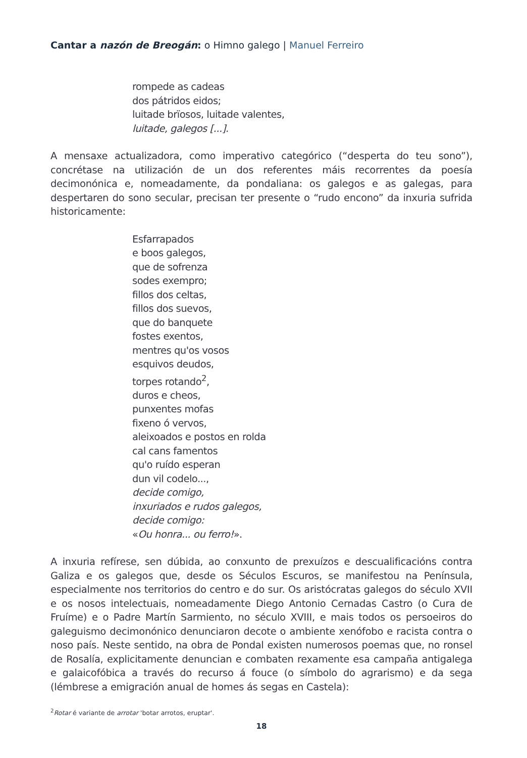Cantar a nazón de Breogán: o Himno galego | Manuel Ferreiro
rompede as cadeas
dos pátridos eidos;
luitade brïosos, luitade valentes,
luitade, galegos [...].
A mensaxe actualizadora, como imperativo categórico (“desperta do teu sono”), concrétase na utilización de un dos referentes máis recorrentes da poesía decimonónica e, nomeadamente, da pondaliana: os galegos e as galegas, para despertaren do sono secular, precisan ter presente o “rudo encono” da inxuria sufrida historicamente:
Esfarrapados
e boos galegos,
que de sofrenza
sodes exempro;
fillos dos celtas,
fillos dos suevos,
que do banquete
fostes exentos,
mentres qu'os vosos
esquivos deudos,
torpes rotando<sup>2</sup>,
duros e cheos,
punxentes mofas
fixeno ó vervos,
aleixoados e postos en rolda
cal cans famentos
qu'o ruído esperan
dun vil codelo...,
decide comigo,
inxuriados e rudos galegos,
decide comigo:
«Ou honra... ou ferro!».
A inxuria refírese, sen dúbida, ao conxunto de prexuízos e descualificacións contra Galiza e os galegos que, desde os Séculos Escuros, se manifestou na Península, especialmente nos territorios do centro e do sur. Os aristócratas galegos do século XVII e os nosos intelectuais, nomeadamente Diego Antonio Cernadas Castro (o Cura de Fruíme) e o Padre Martín Sarmiento, no século XVIII, e mais todos os persoeiros do galeguismo decimonónico denunciaron decote o ambiente xenófobo e racista contra o noso país. Neste sentido, na obra de Pondal existen numerosos poemas que, no ronsel de Rosalía, explicitamente denuncian e combaten rexamente esa campaña antigalega e galaicofóbica a través do recurso á fouce (o símbolo do agrarismo) e da sega (lémbrese a emigración anual de homes ás segas en Castela):
<sup>2</sup> Rotar é variante de arrotar 'botar arrotos, eruptar'.
18